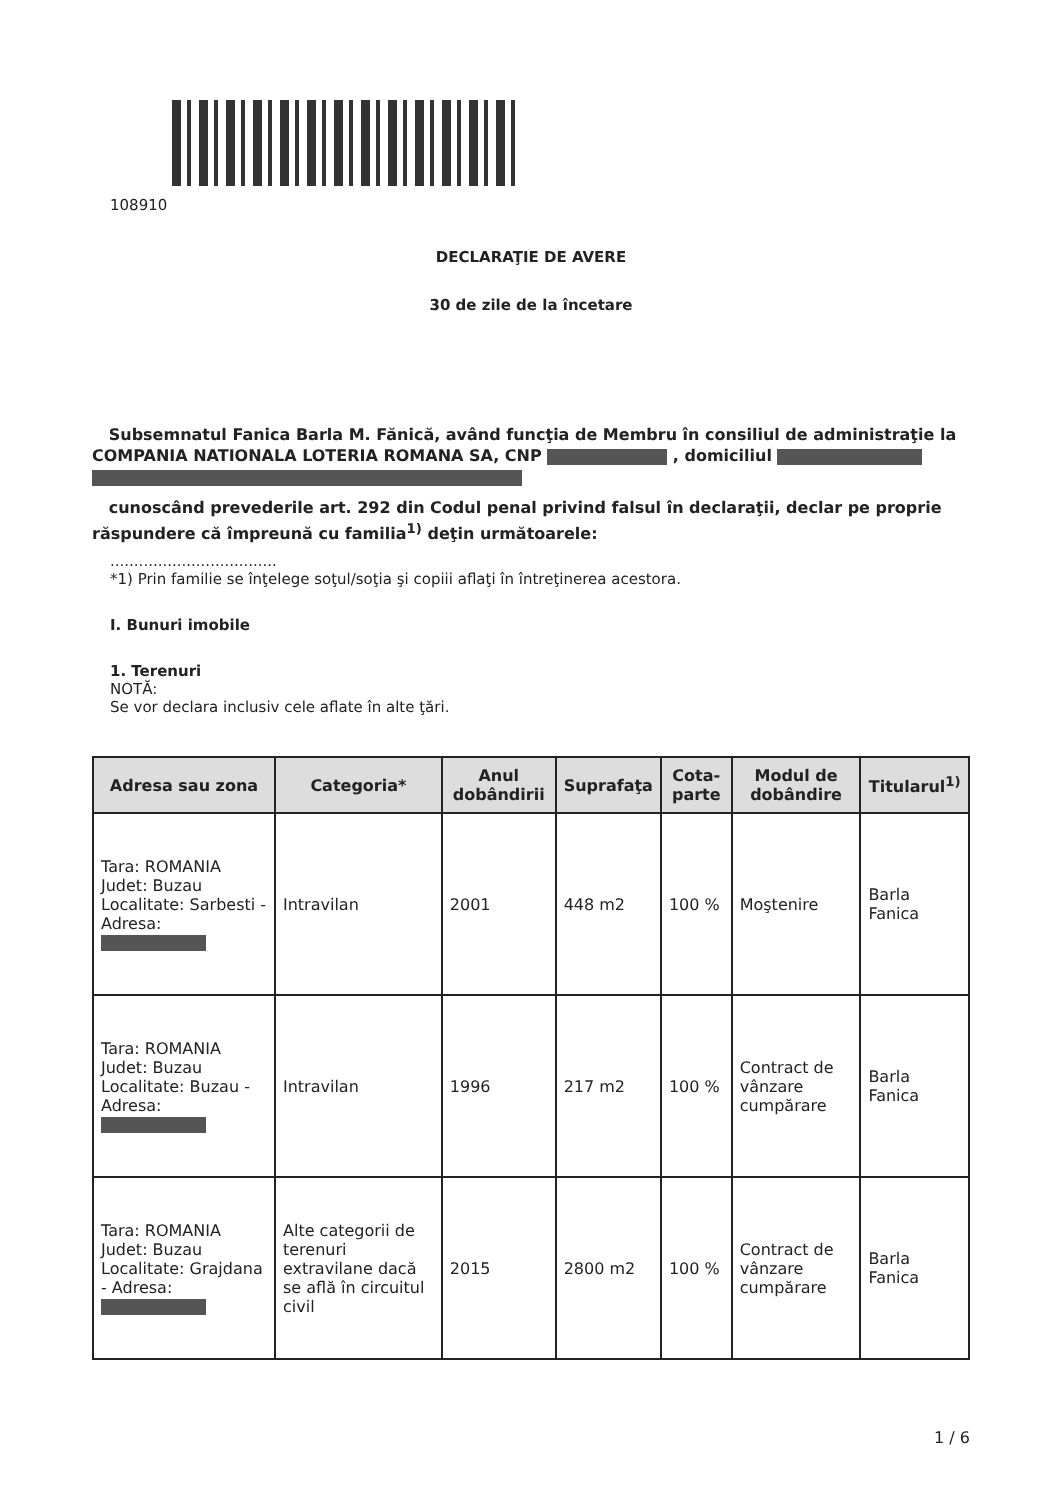108910
DECLARAŢIE DE AVERE
30 de zile de la încetare
Subsemnatul Fanica Barla M. Fănică, având funcţia de Membru în consiliul de administraţie la COMPANIA NATIONALA LOTERIA ROMANA SA, CNP , domiciliul
cunoscând prevederile art. 292 din Codul penal privind falsul în declaraţii, declar pe proprie răspundere că împreună cu familia<sup>1)</sup> deţin următoarele:
...................................
*1) Prin familie se înţelege soţul/soţia şi copiii aflaţi în întreţinerea acestora.
I. Bunuri imobile
1. Terenuri
NOTĂ:
Se vor declara inclusiv cele aflate în alte ţări.
| Adresa sau zona | Categoria* | Anul dobândirii | Suprafaţa | Cota-parte | Modul de dobândire | Titularul<sup>1)</sup> |
| --- | --- | --- | --- | --- | --- | --- |
| Tara: ROMANIA Judet: Buzau Localitate: Sarbesti - Adresa: | Intravilan | 2001 | 448 m2 | 100 % | Moştenire | Barla Fanica |
| Tara: ROMANIA Judet: Buzau Localitate: Buzau - Adresa: | Intravilan | 1996 | 217 m2 | 100 % | Contract de vânzare cumpărare | Barla Fanica |
| Tara: ROMANIA Judet: Buzau Localitate: Grajdana - Adresa: | Alte categorii de terenuri extravilane dacă se află în circuitul civil | 2015 | 2800 m2 | 100 % | Contract de vânzare cumpărare | Barla Fanica |
1 / 6